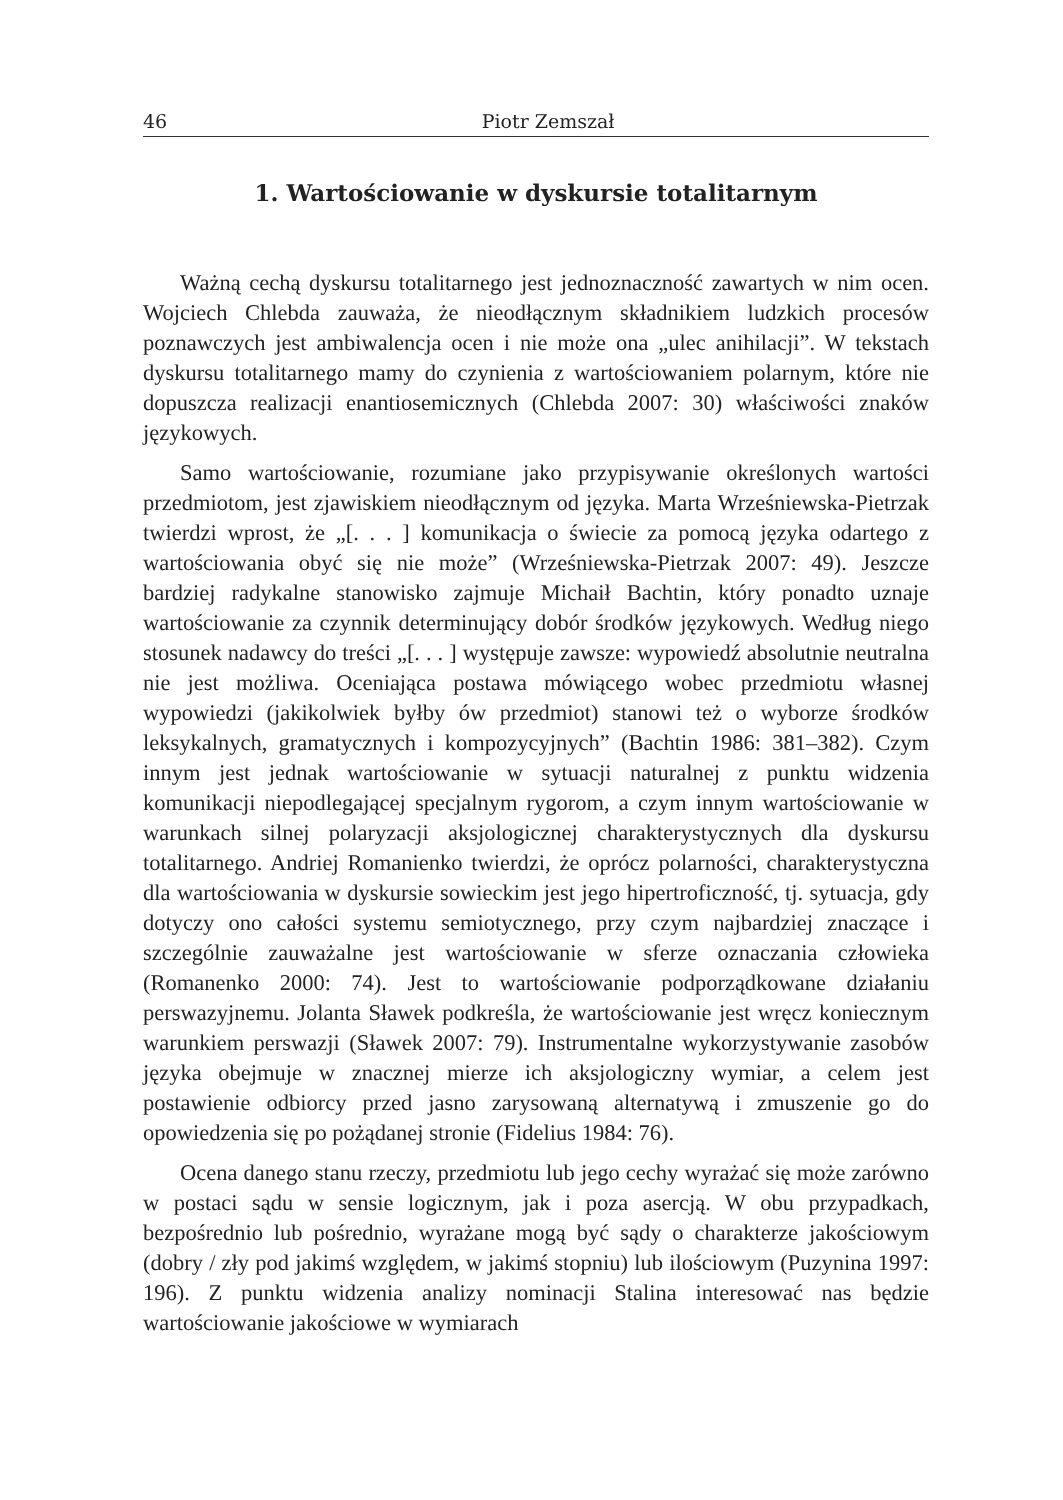46 Piotr Zemszał
1. Wartościowanie w dyskursie totalitarnym
Ważną cechą dyskursu totalitarnego jest jednoznaczność zawartych w nim ocen. Wojciech Chlebda zauważa, że nieodłącznym składnikiem ludzkich procesów poznawczych jest ambiwalencja ocen i nie może ona „ulec anihilacji”. W tekstach dyskursu totalitarnego mamy do czynienia z wartościowaniem polarnym, które nie dopuszcza realizacji enantiosemicznych (Chlebda 2007: 30) właściwości znaków językowych.
Samo wartościowanie, rozumiane jako przypisywanie określonych wartości przedmiotom, jest zjawiskiem nieodłącznym od języka. Marta Wrześniewska-Pietrzak twierdzi wprost, że „[. . . ] komunikacja o świecie za pomocą języka odartego z wartościowania obyć się nie może” (Wrześniewska-Pietrzak 2007: 49). Jeszcze bardziej radykalne stanowisko zajmuje Michaił Bachtin, który ponadto uznaje wartościowanie za czynnik determinujący dobór środków językowych. Według niego stosunek nadawcy do treści „[. . . ] występuje zawsze: wypowiedź absolutnie neutralna nie jest możliwa. Oceniająca postawa mówiącego wobec przedmiotu własnej wypowiedzi (jakikolwiek byłby ów przedmiot) stanowi też o wyborze środków leksykalnych, gramatycznych i kompozycyjnych” (Bachtin 1986: 381–382). Czym innym jest jednak wartościowanie w sytuacji naturalnej z punktu widzenia komunikacji niepodlegającej specjalnym rygorom, a czym innym wartościowanie w warunkach silnej polaryzacji aksjologicznej charakterystycznych dla dyskursu totalitarnego. Andriej Romanienko twierdzi, że oprócz polarności, charakterystyczna dla wartościowania w dyskursie sowieckim jest jego hipertroficzność, tj. sytuacja, gdy dotyczy ono całości systemu semiotycznego, przy czym najbardziej znaczące i szczególnie zauważalne jest wartościowanie w sferze oznaczania człowieka (Romanenko 2000: 74). Jest to wartościowanie podporządkowane działaniu perswazyjnemu. Jolanta Sławek podkreśla, że wartościowanie jest wręcz koniecznym warunkiem perswazji (Sławek 2007: 79). Instrumentalne wykorzystywanie zasobów języka obejmuje w znacznej mierze ich aksjologiczny wymiar, a celem jest postawienie odbiorcy przed jasno zarysowaną alternatywą i zmuszenie go do opowiedzenia się po pożądanej stronie (Fidelius 1984: 76).
Ocena danego stanu rzeczy, przedmiotu lub jego cechy wyrażać się może zarówno w postaci sądu w sensie logicznym, jak i poza asercją. W obu przypadkach, bezpośrednio lub pośrednio, wyrażane mogą być sądy o charakterze jakościowym (dobry / zły pod jakimś względem, w jakimś stopniu) lub ilościowym (Puzynina 1997: 196). Z punktu widzenia analizy nominacji Stalina interesować nas będzie wartościowanie jakościowe w wymiarach